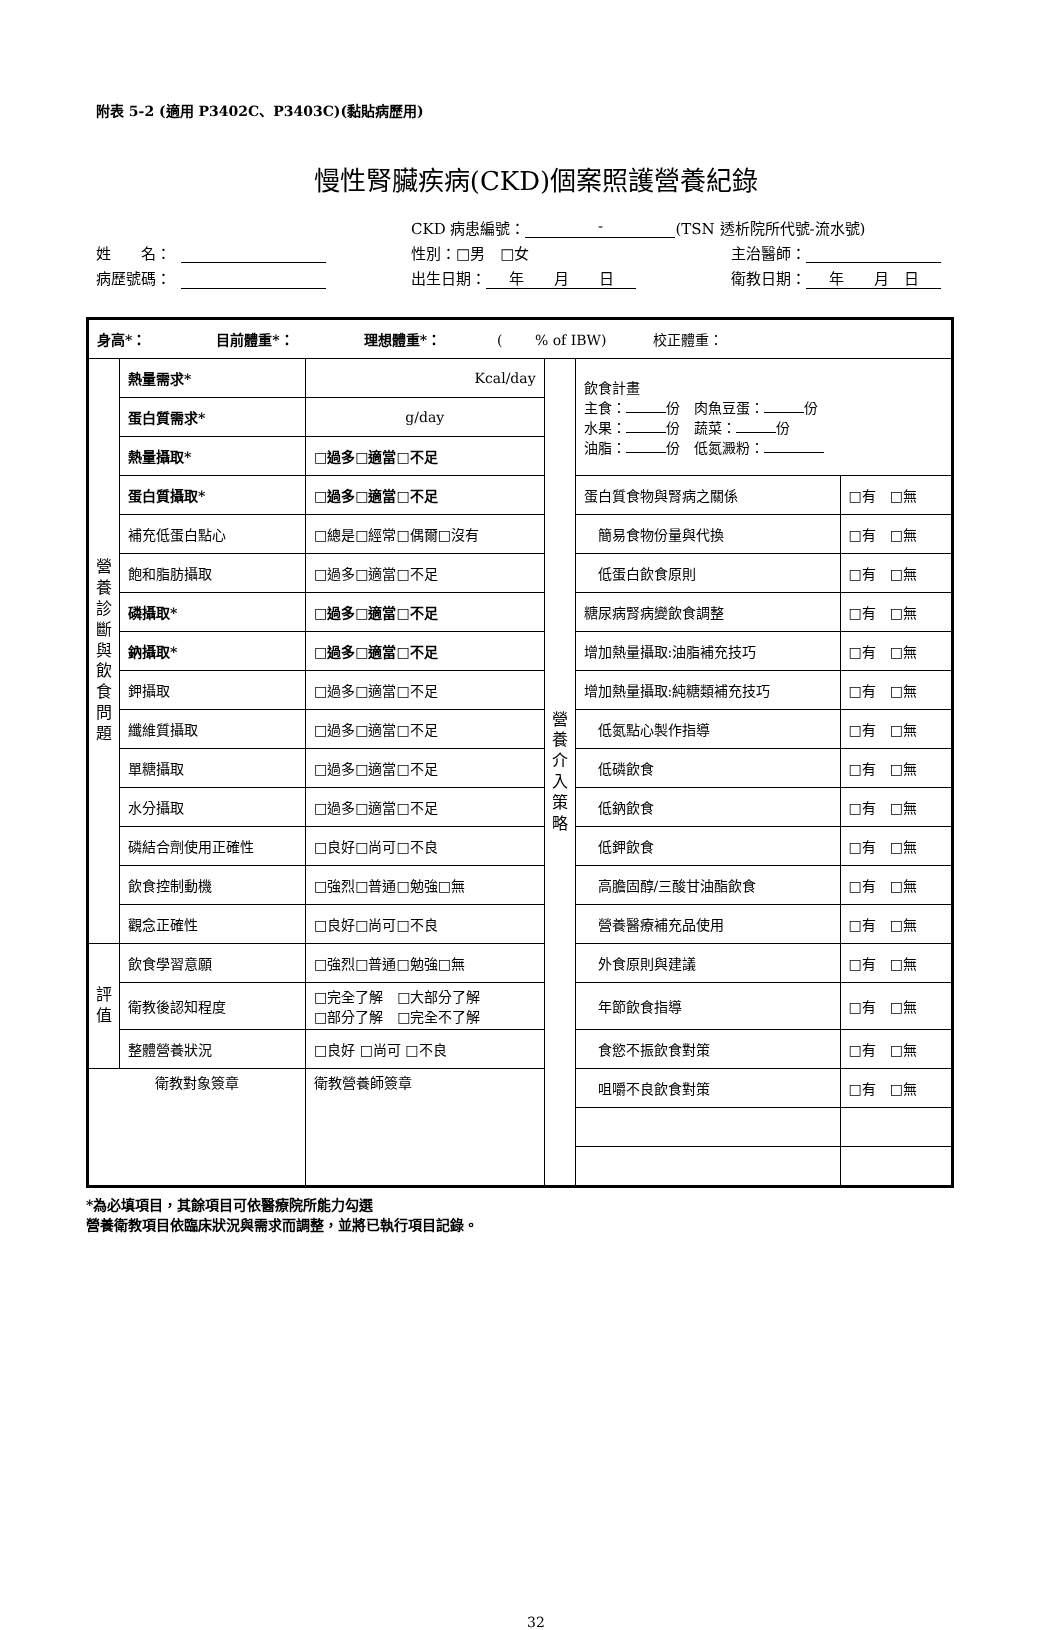附表 5-2 (適用 P3402C、P3403C)(黏貼病歷用)
慢性腎臟疾病(CKD)個案照護營養紀錄
CKD 病患編號： - (TSN 透析院所代號-流水號)
姓　　名： 性別：□男　□女 主治醫師：
病歷號碼： 出生日期： 年　　月　　日 衛教日期： 年　　月　日
| 身高*： 目前體重*： 理想體重*： ( % of IBW) 校正體重： | | | | | |
| 營 養 診 斷 與 飲 食 問 題 | 熱量需求* | Kcal/day | 營 養 介 入 策 略 | 飲食計畫 主食： 份 肉魚豆蛋： 份 水果： 份 蔬菜： 份 油脂： 份 低氮澱粉： | |
| | 蛋白質需求* | g/day | | | |
| | 熱量攝取* | □過多□適當□不足 | | | |
| | 蛋白質攝取* | □過多□適當□不足 | | 蛋白質食物與腎病之關係 | □有 □無 |
| | 補充低蛋白點心 | □總是□經常□偶爾□沒有 | | 簡易食物份量與代換 | □有 □無 |
| | 飽和脂肪攝取 | □過多□適當□不足 | | 低蛋白飲食原則 | □有 □無 |
| | 磷攝取* | □過多□適當□不足 | | 糖尿病腎病變飲食調整 | □有 □無 |
| | 鈉攝取* | □過多□適當□不足 | | 增加熱量攝取:油脂補充技巧 | □有 □無 |
| | 鉀攝取 | □過多□適當□不足 | | 增加熱量攝取:純糖類補充技巧 | □有 □無 |
| | 纖維質攝取 | □過多□適當□不足 | | 低氮點心製作指導 | □有 □無 |
| | 單糖攝取 | □過多□適當□不足 | | 低磷飲食 | □有 □無 |
| | 水分攝取 | □過多□適當□不足 | | 低鈉飲食 | □有 □無 |
| | 磷結合劑使用正確性 | □良好□尚可□不良 | | 低鉀飲食 | □有 □無 |
| | 飲食控制動機 | □強烈□普通□勉強□無 | | 高膽固醇/三酸甘油酯飲食 | □有 □無 |
| | 觀念正確性 | □良好□尚可□不良 | | 營養醫療補充品使用 | □有 □無 |
| 評 值 | 飲食學習意願 | □強烈□普通□勉強□無 | | 外食原則與建議 | □有 □無 |
| | 衛教後認知程度 | □完全了解 □大部分了解 □部分了解 □完全不了解 | | 年節飲食指導 | □有 □無 |
| | 整體營養狀況 | □良好 □尚可 □不良 | | 食慾不振飲食對策 | □有 □無 |
| 衛教對象簽章 | | 衛教營養師簽章 | | 咀嚼不良飲食對策 | □有 □無 |
*為必填項目，其餘項目可依醫療院所能力勾選
營養衛教項目依臨床狀況與需求而調整，並將已執行項目記錄。
32